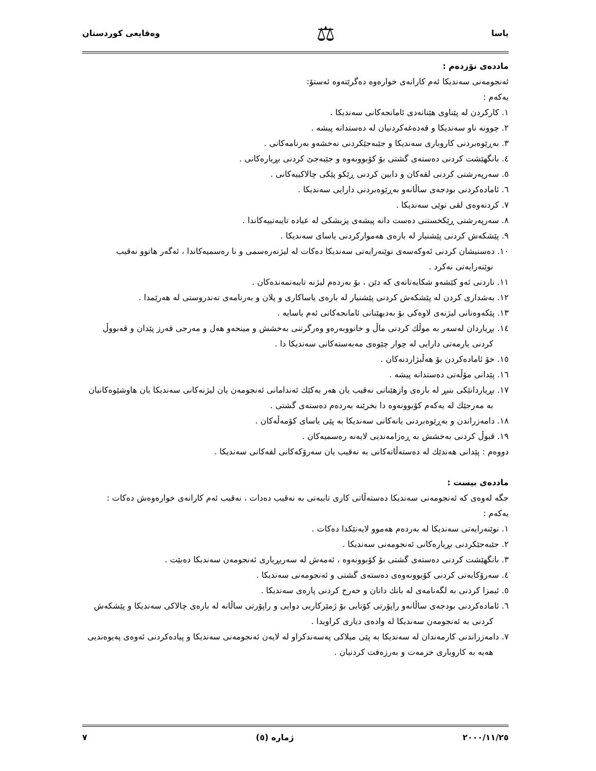یاسا ⚖ وەقایعی کوردستان
ماددەی نۆزدەم :
ئەنجومەنی سەندیکا ئەم کارانەی خوارەوە دەگرێتەوە ئەستۆ:
یەکەم :
١. کارکردن لە پێناوی هێنانەدی ئامانجەکانی سەندیکا .
٢. چوونە ناو سەندیکا و قەدەغەکردنیان لە دەستدانە پیشە .
٣. بەڕێوەبردنی کاروباری سەندیکا و جێبەجێکردنی نەخشەو بەرنامەکانی .
٤. بانگهێشت کردنی دەستەی گشتی بۆ کۆبوونەوە و جێبەجێ کردنی بڕیارەکانی .
٥. سەرپەرشتی کردنی لقەکان و دابین کردنی ڕێکو پێکی چالاکییەکانی .
٦. ئامادەکردنی بودجەی ساڵانەو بەڕێوەبردنی دارایی سەندیکا .
٧. کردنەوەی لقی نوێی سەندیکا .
٨. سەرپەرشتی ڕێکخستنی دەست دانە پیشەی پزیشکی لە عیادە تایبەتییەکاندا .
٩. پێشکەش کردنی پێشنیار لە بارەی هەموارکردنی یاسای سەندیکا .
١٠. دەسنیشان کردنی ئەوکەسەی نوێنەرایەتی سەندیکا دەکات لە لیژنەرەسمی و نا رەسمیەکاندا ، ئەگەر هاتوو نەقیب نوێنەرایەتی نەکرد .
١١. ناردنی ئەو کێشەو شکایەتانەی کە دێن ، بۆ بەردەم لیژنە تایبەتمەندەکان .
١٢. بەشداری کردن لە پێشکەش کردنی پێشنیار لە بارەی یاساکاری و پلان و بەرنامەی تەندروستی لە هەرێمدا .
١٣. پێکەوەنانی لیژنەی لاوەکی بۆ بەدیهێنانی ئامانجەکانی ئەم یاسایە .
١٤. بڕیاردان لەسەر بە موڵك کردنی ماڵ و خانووبەرەو وەرگرتنی بەخشش و مینحەو هەل و مەرجی قەرز پێدان و قەبووڵ کردنی یارمەتی دارایی لە چوار چێوەی مەبەستەکانی سەندیکا دا .
١٥. خۆ ئامادەکردن بۆ هەڵبژاردنەکان .
١٦. پێدانی مۆڵەتی دەستدانە پیشە .
١٧. بڕیاردانێکی بنبڕ لە بارەی وازهێنانی نەقیب یان هەر یەکێك ئەندامانی ئەنجومەن یان لیژنەکانی سەندیکا یان هاوشێوەکانیان بە مەرجێك لە یەکەم کۆبوونەوە دا بخرێنە بەردەم دەستەی گشتی .
١٨. دامەزراندن و بەڕێوەبردنی یانەکانی سەندیکا بە پێی یاسای کۆمەڵەکان .
١٩. قبوڵ کردنی بەخشش بە ڕەزامەندیی لایەنە رەسمیەکان .
دووەم : پێدانی هەندێك لە دەستەڵاتەکانی بە نەقیب یان سەرۆکەکانی لقەکانی سەندیکا .
ماددەی بیست :
جگە لەوەی کە ئەنجومەنی سەندیکا دەستەڵاتی کاری تایبەتی بە نەقیب دەدات ، نەقیب ئەم کارانەی خوارەوەش دەکات :
یەکەم :
١. نوێنەرایەتی سەندیکا لە بەردەم هەموو لایەنێکدا دەکات .
٢. جێبەجێکردنی بڕیارەکانی ئەنجومەنی سەندیکا .
٣. بانگهێشت کردنی دەستەی گشتی بۆ کۆبوونەوە ، ئەمەش لە سەربڕیاری ئەنجومەن سەندیکا دەبێت .
٤. سەرۆکایەتی کردنی کۆبوونەوەی دەستەی گشتی و ئەنجومەنی سەندیکا .
٥. ئیمزا کردنی بە لگەنامەی لە بانك دانان و خەرج کردنی پارەی سەندیکا .
٦. ئامادەکردنی بودجەی ساڵانەو راپۆرتی کۆتایی بۆ ژمێرکاریی دوایی و راپۆرتی ساڵانە لە بارەی چالاکی سەندیکا و پێشکەش کردنی بە ئەنجومەن سەندیکا لە وادەی دیاری کراویدا .
٧. دامەزراندنی کارمەندان لە سەندیکا بە پێی میلاکی پەسەندکراو لە لایەن ئەنجومەنی سەندیکا و پیادەکردنی ئەوەی پەیوەندیی هەیە بە کاروباری خزمەت و بەرزەفت کردنیان .
٢٠٠٠/١١/٢٥ ژمارە (٥) ٧